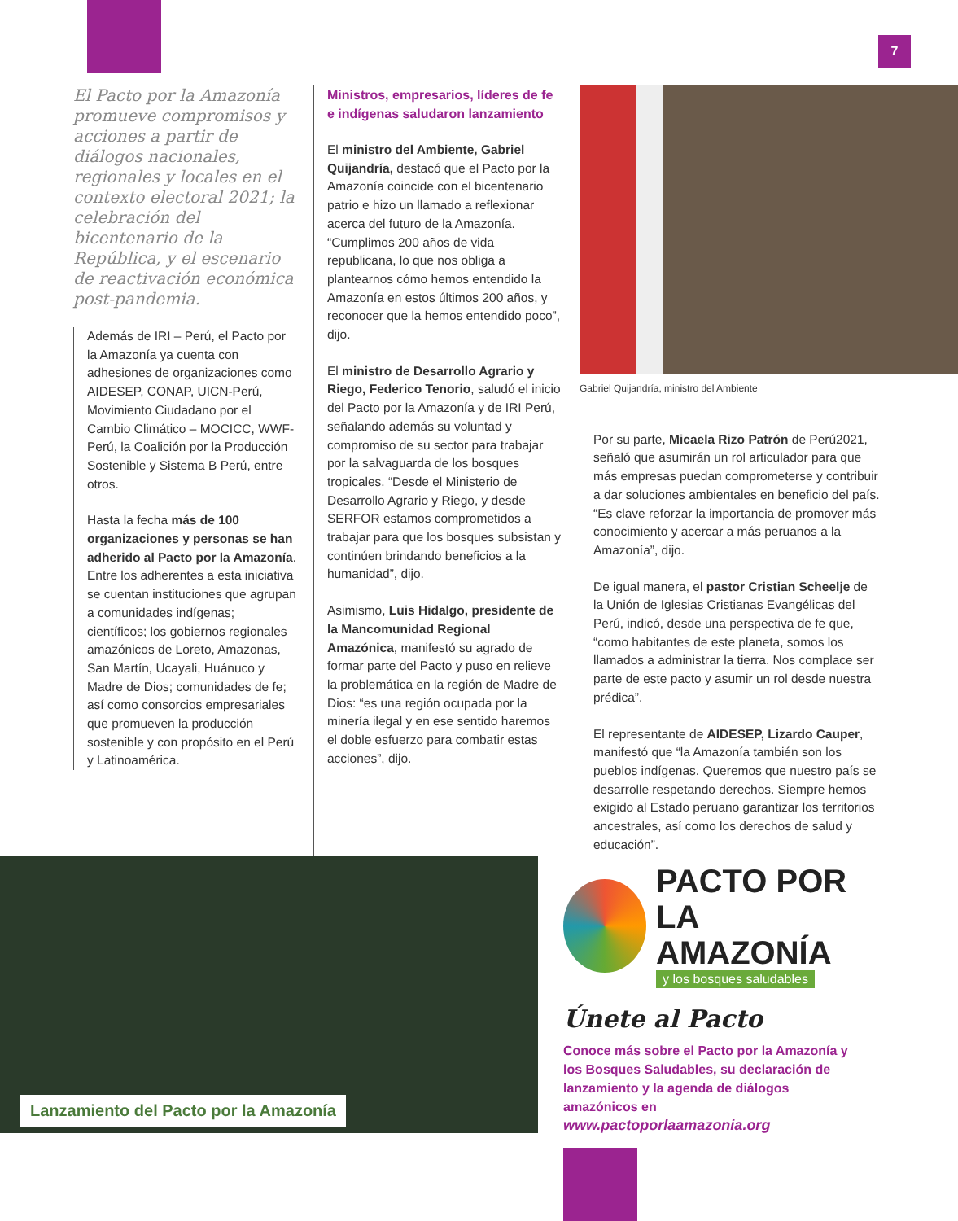7
El Pacto por la Amazonía promueve compromisos y acciones a partir de diálogos nacionales, regionales y locales en el contexto electoral 2021; la celebración del bicentenario de la República, y el escenario de reactivación económica post-pandemia.
Además de IRI – Perú, el Pacto por la Amazonía ya cuenta con adhesiones de organizaciones como AIDESEP, CONAP, UICN-Perú, Movimiento Ciudadano por el Cambio Climático – MOCICC, WWF-Perú, la Coalición por la Producción Sostenible y Sistema B Perú, entre otros.
Hasta la fecha más de 100 organizaciones y personas se han adherido al Pacto por la Amazonía. Entre los adherentes a esta iniciativa se cuentan instituciones que agrupan a comunidades indígenas; científicos; los gobiernos regionales amazónicos de Loreto, Amazonas, San Martín, Ucayali, Huánuco y Madre de Dios; comunidades de fe; así como consorcios empresariales que promueven la producción sostenible y con propósito en el Perú y Latinoamérica.
Ministros, empresarios, líderes de fe e indígenas saludaron lanzamiento
El ministro del Ambiente, Gabriel Quijandría, destacó que el Pacto por la Amazonía coincide con el bicentenario patrio e hizo un llamado a reflexionar acerca del futuro de la Amazonía. “Cumplimos 200 años de vida republicana, lo que nos obliga a plantearnos cómo hemos entendido la Amazonía en estos últimos 200 años, y reconocer que la hemos entendido poco”, dijo.
El ministro de Desarrollo Agrario y Riego, Federico Tenorio, saludó el inicio del Pacto por la Amazonía y de IRI Perú, señalando además su voluntad y compromiso de su sector para trabajar por la salvaguarda de los bosques tropicales. “Desde el Ministerio de Desarrollo Agrario y Riego, y desde SERFOR estamos comprometidos a trabajar para que los bosques subsistan y continúen brindando beneficios a la humanidad”, dijo.
Asimismo, Luis Hidalgo, presidente de la Mancomunidad Regional Amazónica, manifestó su agrado de formar parte del Pacto y puso en relieve la problemática en la región de Madre de Dios: “es una región ocupada por la minería ilegal y en ese sentido haremos el doble esfuerzo para combatir estas acciones”, dijo.
Gabriel Quijandría, ministro del Ambiente
Por su parte, Micaela Rizo Patrón de Perú2021, señaló que asumirán un rol articulador para que más empresas puedan comprometerse y contribuir a dar soluciones ambientales en beneficio del país. “Es clave reforzar la importancia de promover más conocimiento y acercar a más peruanos a la Amazonía”, dijo.
De igual manera, el pastor Cristian Scheelje de la Unión de Iglesias Cristianas Evangélicas del Perú, indicó, desde una perspectiva de fe que, “como habitantes de este planeta, somos los llamados a administrar la tierra. Nos complace ser parte de este pacto y asumir un rol desde nuestra prédica”.
El representante de AIDESEP, Lizardo Cauper, manifestó que “la Amazonía también son los pueblos indígenas. Queremos que nuestro país se desarrolle respetando derechos. Siempre hemos exigido al Estado peruano garantizar los territorios ancestrales, así como los derechos de salud y educación”.
Lanzamiento del Pacto por la Amazonía
PACTO POR
LA AMAZONÍA
y los bosques saludables
Únete al Pacto
Conoce más sobre el Pacto por la Amazonía y los Bosques Saludables, su declaración de lanzamiento y la agenda de diálogos amazónicos en
www.pactoporlaamazonia.org